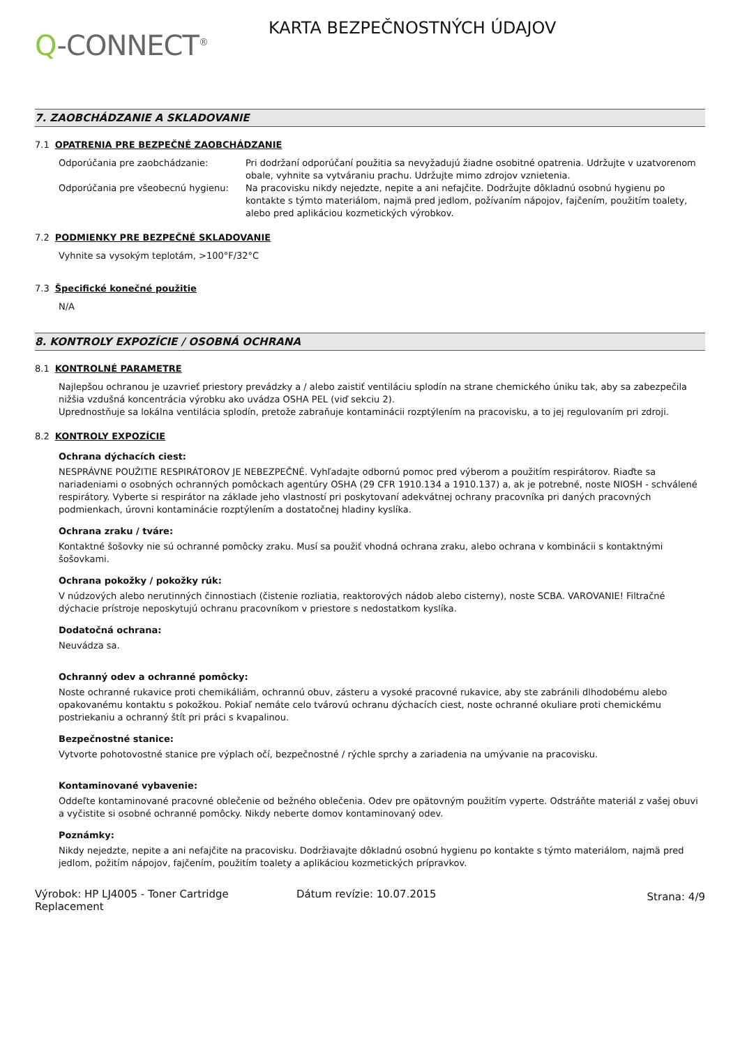Q-CONNECT<sup>®</sup>
KARTA BEZPEČNOSTNÝCH ÚDAJOV
7. ZAOBCHÁDZANIE A SKLADOVANIE
7.1 OPATRENIA PRE BEZPEČNÉ ZAOBCHÁDZANIE
Odporúčania pre zaobchádzanie: Pri dodržaní odporúčaní použitia sa nevyžadujú žiadne osobitné opatrenia. Udržujte v uzatvorenom obale, vyhnite sa vytváraniu prachu. Udržujte mimo zdrojov vznietenia.
Odporúčania pre všeobecnú hygienu: Na pracovisku nikdy nejedzte, nepite a ani nefajčite. Dodržujte dôkladnú osobnú hygienu po kontakte s týmto materiálom, najmä pred jedlom, požívaním nápojov, fajčením, použitím toalety, alebo pred aplikáciou kozmetických výrobkov.
7.2 PODMIENKY PRE BEZPEČNÉ SKLADOVANIE
Vyhnite sa vysokým teplotám, >100°F/32°C
7.3 Špecifické konečné použitie
N/A
8. KONTROLY EXPOZÍCIE / OSOBNÁ OCHRANA
8.1 KONTROLNÉ PARAMETRE
Najlepšou ochranou je uzavrieť priestory prevádzky a / alebo zaistiť ventiláciu splodín na strane chemického úniku tak, aby sa zabezpečila nižšia vzdušná koncentrácia výrobku ako uvádza OSHA PEL (viď sekciu 2).
Uprednostňuje sa lokálna ventilácia splodín, pretože zabraňuje kontaminácii rozptýlením na pracovisku, a to jej regulovaním pri zdroji.
8.2 KONTROLY EXPOZÍCIE
Ochrana dýchacích ciest:
NESPRÁVNE POUŽITIE RESPIRÁTOROV JE NEBEZPEČNÉ. Vyhľadajte odbornú pomoc pred výberom a použitím respirátorov. Riaďte sa nariadeniami o osobných ochranných pomôckach agentúry OSHA (29 CFR 1910.134 a 1910.137) a, ak je potrebné, noste NIOSH - schválené respirátory. Vyberte si respirátor na základe jeho vlastností pri poskytovaní adekvátnej ochrany pracovníka pri daných pracovných podmienkach, úrovni kontaminácie rozptýlením a dostatočnej hladiny kyslíka.
Ochrana zraku / tváre:
Kontaktné šošovky nie sú ochranné pomôcky zraku. Musí sa použiť vhodná ochrana zraku, alebo ochrana v kombinácii s kontaktnými šošovkami.
Ochrana pokožky / pokožky rúk:
V núdzových alebo nerutinných činnostiach (čistenie rozliatia, reaktorových nádob alebo cisterny), noste SCBA. VAROVANIE! Filtračné dýchacie prístroje neposkytujú ochranu pracovníkom v priestore s nedostatkom kyslíka.
Dodatočná ochrana:
Neuvádza sa.
Ochranný odev a ochranné pomôcky:
Noste ochranné rukavice proti chemikáliám, ochrannú obuv, zásteru a vysoké pracovné rukavice, aby ste zabránili dlhodobému alebo opakovanému kontaktu s pokožkou. Pokiaľ nemáte celo tvárovú ochranu dýchacích ciest, noste ochranné okuliare proti chemickému postriekaniu a ochranný štít pri práci s kvapalinou.
Bezpečnostné stanice:
Vytvorte pohotovostné stanice pre výplach očí, bezpečnostné / rýchle sprchy a zariadenia na umývanie na pracovisku.
Kontaminované vybavenie:
Oddeľte kontaminované pracovné oblečenie od bežného oblečenia. Odev pre opätovným použitím vyperte. Odstráňte materiál z vašej obuvi a vyčistite si osobné ochranné pomôcky. Nikdy neberte domov kontaminovaný odev.
Poznámky:
Nikdy nejedzte, nepite a ani nefajčite na pracovisku. Dodržiavajte dôkladnú osobnú hygienu po kontakte s týmto materiálom, najmä pred jedlom, požitím nápojov, fajčením, použitím toalety a aplikáciou kozmetických prípravkov.
Výrobok: HP LJ4005 - Toner Cartridge Replacement
Dátum revízie: 10.07.2015
Strana: 4/9